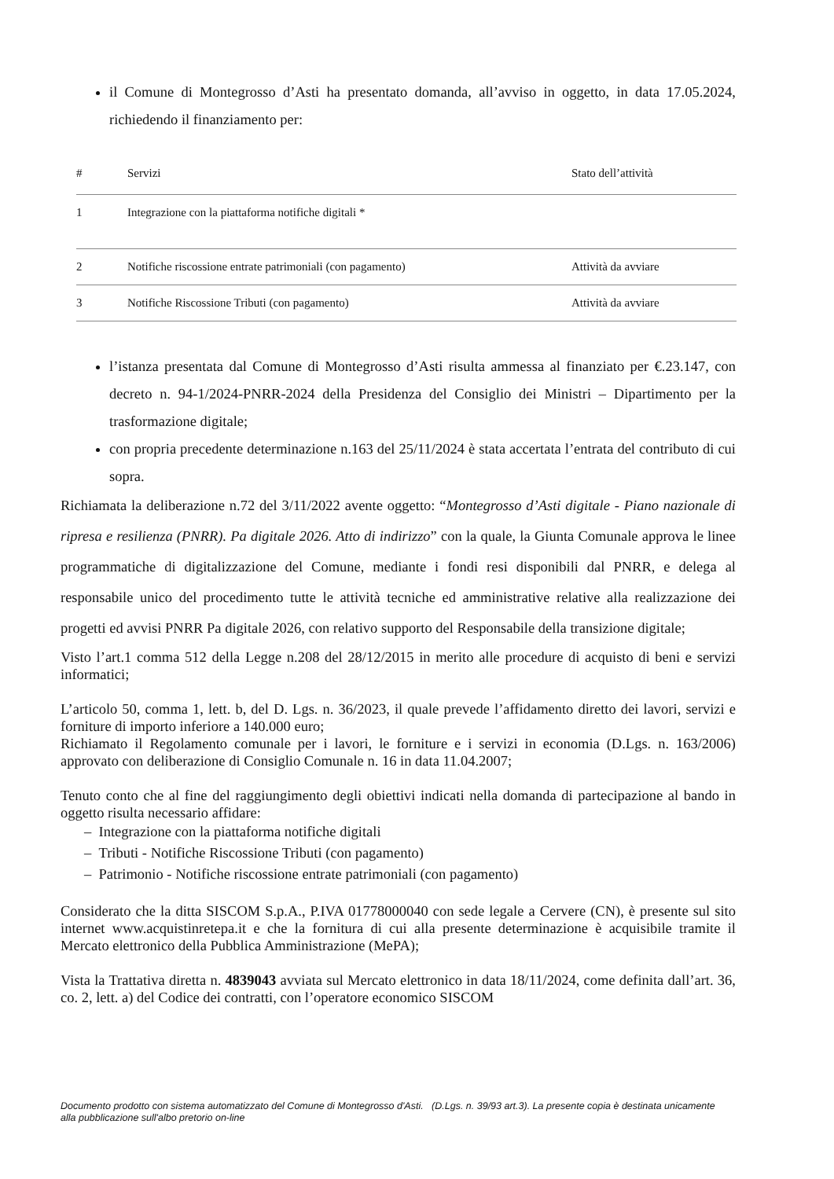il Comune di Montegrosso d’Asti ha presentato domanda, all’avviso in oggetto, in data 17.05.2024, richiedendo il finanziamento per:
| # | Servizi | Stato dell’attività |
| --- | --- | --- |
| 1 | Integrazione con la piattaforma notifiche digitali * | |
| 2 | Notifiche riscossione entrate patrimoniali (con pagamento) | Attività da avviare |
| 3 | Notifiche Riscossione Tributi (con pagamento) | Attività da avviare |
l’istanza presentata dal Comune di Montegrosso d’Asti risulta ammessa al finanziato per €.23.147, con decreto n. 94-1/2024-PNRR-2024 della Presidenza del Consiglio dei Ministri – Dipartimento per la trasformazione digitale;
con propria precedente determinazione n.163 del 25/11/2024 è stata accertata l’entrata del contributo di cui sopra.
Richiamata la deliberazione n.72 del 3/11/2022 avente oggetto: “Montegrosso d’Asti digitale - Piano nazionale di ripresa e resilienza (PNRR). Pa digitale 2026. Atto di indirizzo” con la quale, la Giunta Comunale approva le linee programmatiche di digitalizzazione del Comune, mediante i fondi resi disponibili dal PNRR, e delega al responsabile unico del procedimento tutte le attività tecniche ed amministrative relative alla realizzazione dei progetti ed avvisi PNRR Pa digitale 2026, con relativo supporto del Responsabile della transizione digitale;
Visto l’art.1 comma 512 della Legge n.208 del 28/12/2015 in merito alle procedure di acquisto di beni e servizi informatici;
L’articolo 50, comma 1, lett. b, del D. Lgs. n. 36/2023, il quale prevede l’affidamento diretto dei lavori, servizi e forniture di importo inferiore a 140.000 euro;
Richiamato il Regolamento comunale per i lavori, le forniture e i servizi in economia (D.Lgs. n. 163/2006) approvato con deliberazione di Consiglio Comunale n. 16 in data 11.04.2007;
Tenuto conto che al fine del raggiungimento degli obiettivi indicati nella domanda di partecipazione al bando in oggetto risulta necessario affidare:
– Integrazione con la piattaforma notifiche digitali
– Tributi - Notifiche Riscossione Tributi (con pagamento)
– Patrimonio - Notifiche riscossione entrate patrimoniali (con pagamento)
Considerato che la ditta SISCOM S.p.A., P.IVA 01778000040 con sede legale a Cervere (CN), è presente sul sito internet www.acquistinretepa.it e che la fornitura di cui alla presente determinazione è acquisibile tramite il Mercato elettronico della Pubblica Amministrazione (MePA);
Vista la Trattativa diretta n. 4839043 avviata sul Mercato elettronico in data 18/11/2024, come definita dall’art. 36, co. 2, lett. a) del Codice dei contratti, con l’operatore economico SISCOM
Documento prodotto con sistema automatizzato del Comune di Montegrosso d'Asti. (D.Lgs. n. 39/93 art.3). La presente copia è destinata unicamente alla pubblicazione sull'albo pretorio on-line